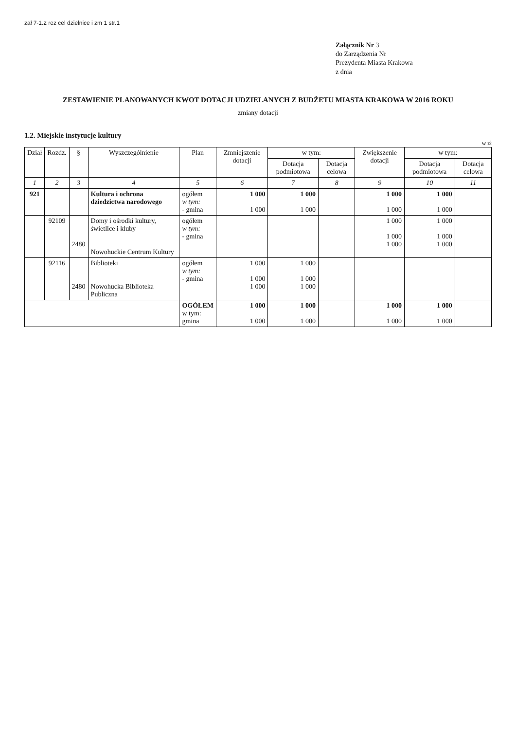zał 7-1.2 rez cel dzielnice i zm 1 str.1
Załącznik Nr 3
do Zarządzenia Nr
Prezydenta Miasta Krakowa
z dnia
ZESTAWIENIE PLANOWANYCH KWOT DOTACJI UDZIELANYCH Z BUDŻETU MIASTA KRAKOWA W 2016 ROKU
zmiany dotacji
1.2. Miejskie instytucje kultury
w zł
| Dział | Rozdz. | § | Wyszczególnienie | Plan | Zmniejszenie dotacji | w tym: | | Zwiększenie dotacji | w tym: | |
| --- | --- | --- | --- | --- | --- | --- | --- | --- | --- | --- |
| | | | | | | Dotacja podmiotowa | Dotacja celowa | | Dotacja podmiotowa | Dotacja celowa |
| 1 | 2 | 3 | 4 | 5 | 6 | 7 | 8 | 9 | 10 | 11 |
| 921 | | | Kultura i ochrona dziedzictwa narodowego | ogółem w tym: - gmina | 1 000 1 000 | 1 000 1 000 | | 1 000 1 000 | 1 000 1 000 | |
| | 92109 | 2480 | Domy i ośrodki kultury, świetlice i kluby Nowohuckie Centrum Kultury | ogółem w tym: - gmina | | | | 1 000 1 000 1 000 | 1 000 1 000 1 000 | |
| | 92116 | 2480 | Biblioteki Nowohucka Biblioteka Publiczna | ogółem w tym: - gmina | 1 000 1 000 1 000 | 1 000 1 000 1 000 | | | | |
| | | | | OGÓŁEM w tym: gmina | 1 000 1 000 | 1 000 1 000 | | 1 000 1 000 | 1 000 1 000 | |